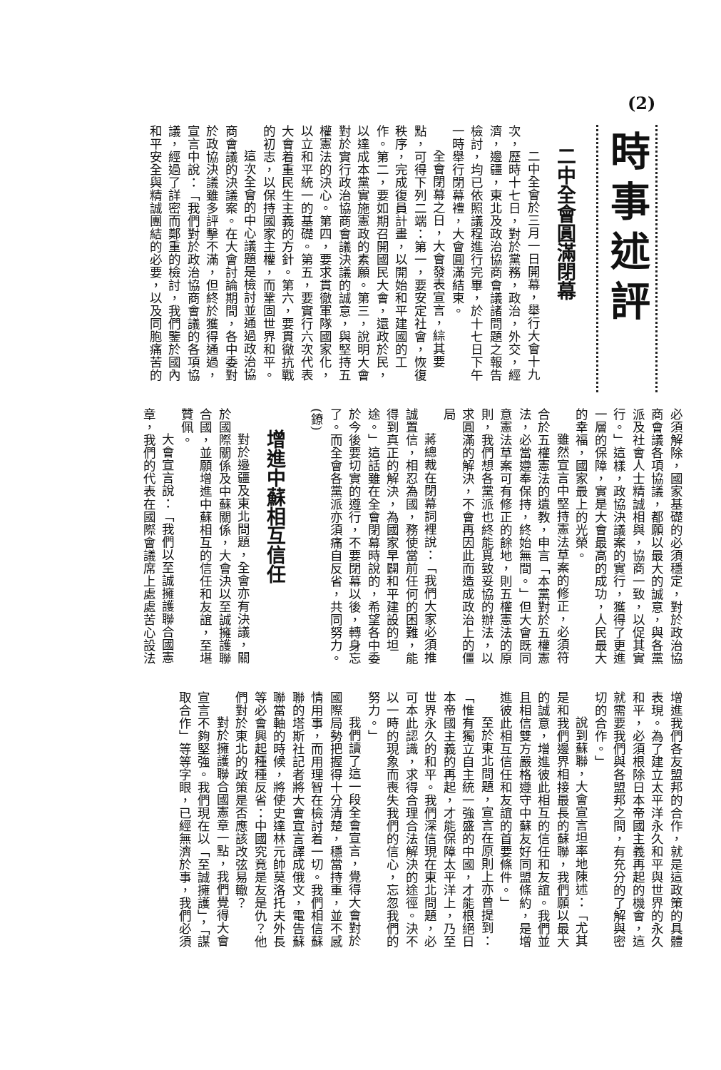(2)
時事述評
二中全會圓滿閉幕
二中全會於三月一日開幕，舉行大會十九次，歷時十七日，對於黨務，政治，外交，經濟，邊疆，東北及政治協商會議諸問題之報告檢討，均已依照議程進行完畢，於十七日下午一時舉行閉幕禮，大會圓滿結束。
全會閉幕之日，大會發表宣言，綜其要點，可得下列二端：第一，要安定社會，恢復秩序，完成復員計畫，以開始和平建國的工作。第二，要如期召開國民大會，還政於民，以達成本黨實施憲政的素願。第三，說明大會對於實行政治協商會議決議的誠意，與堅持五權憲法的決心。第四，要求貫徹軍隊國家化，以立和平統一的基礎。第五，要實行六次代表大會着重民生主義的方針。第六，要貫徹抗戰的初志，以保持國家主權，而鞏固世界和平。
這次全會的中心議題是檢討並通過政治協商會議的決議案。在大會討論期間，各中委對於政協決議雖多評擊不滿，但終於獲得通過，宣言中說：「我們對於政治協商會議的各項協議，經過了詳密而鄭重的檢討，我們鑒於國內和平安全與精誠團結的必要，以及同胞痛苦的
必須解除，國家基礎的必須穩定，對於政治協商會議各項協議，都願以最大的誠意，與各黨派及社會人士精誠相與，協商一致，以促其實行。」這樣，政協決議案的實行，獲得了更進一層的保障，實是大會最高的成功，人民最大的幸福，國家最上的光榮。
雖然宣言中堅持憲法草案的修正，必須符合於五權憲法的遺教，申言「本黨對於五權憲法，必當遵奉保持，終始無間。」但大會既同意憲法草案可有修正的餘地，則五權憲法的原則，我們想各黨派也終能覓致妥協的辦法，以求圓滿的解決，不會再因此而造成政治上的僵局
蔣總裁在閉幕詞裡說：「我們大家必須推誠置信，相忍為國，務使當前任何的困難，能得到真正的解決，為國家早闢和平建設的坦途。」這話雖在全會閉幕時說的，希望各中委於今後要切實的遵行，不要閉幕以後，轉身忘了。而全會各黨派亦須痛自反省，共同努力。(鐐)
增進中蘇相互信任
對於邊疆及東北問題，全會亦有決議，關於國際關係及中蘇關係，大會決以至誠擁護聯合國，並願增進中蘇相互的信任和友誼，至堪贊佩。
大會宣言說：「我們以至誠擁護聯合國憲章，我們的代表在國際會議席上處處苦心設法
增進我們各友盟邦的合作，就是這政策的具體表現。為了建立太平洋永久和平與世界的永久和平，必須根除日本帝國主義再起的機會，這就需要我們與各盟邦之間，有充分的了解與密切的合作。」
說到蘇聯，大會宣言坦率地陳述：「尤其是和我們邊界相接最長的蘇聯，我們願以最大的誠意，增進彼此相互的信任和友誼。我們並且相信雙方嚴格遵守中蘇友好同盟條約，是增進彼此相互信任和友誼的首要條件。」
至於東北問題，宣言在原則上亦曾提到：「惟有獨立自主統一強盛的中國，才能根絕日本帝國主義的再起，才能保障太平洋上，乃至世界永久的和平。我們深信現在東北問題，必可本此認識，求得合理合法解決的途徑。決不以一時的現象而喪失我們的信心，忘忽我們的努力。」
我們讀了這一段全會宣言，覺得大會對於國際局勢把握得十分清楚，穩當持重，並不感情用事，而用理智在檢討着一切。我們相信蘇聯的塔斯社記者將大會宣言譯成俄文，電告蘇聯當軸的時候，將使史達林元帥莫洛托夫外長等必會興起種種反省：中國究竟是友是仇？他們對於東北的政策是否應該改弦易轍？
對於擁護聯合國憲章一點，我們覺得大會宣言不夠堅強。我們現在以「至誠擁護」，「謀取合作」等等字眼，已經無濟於事，我們必須